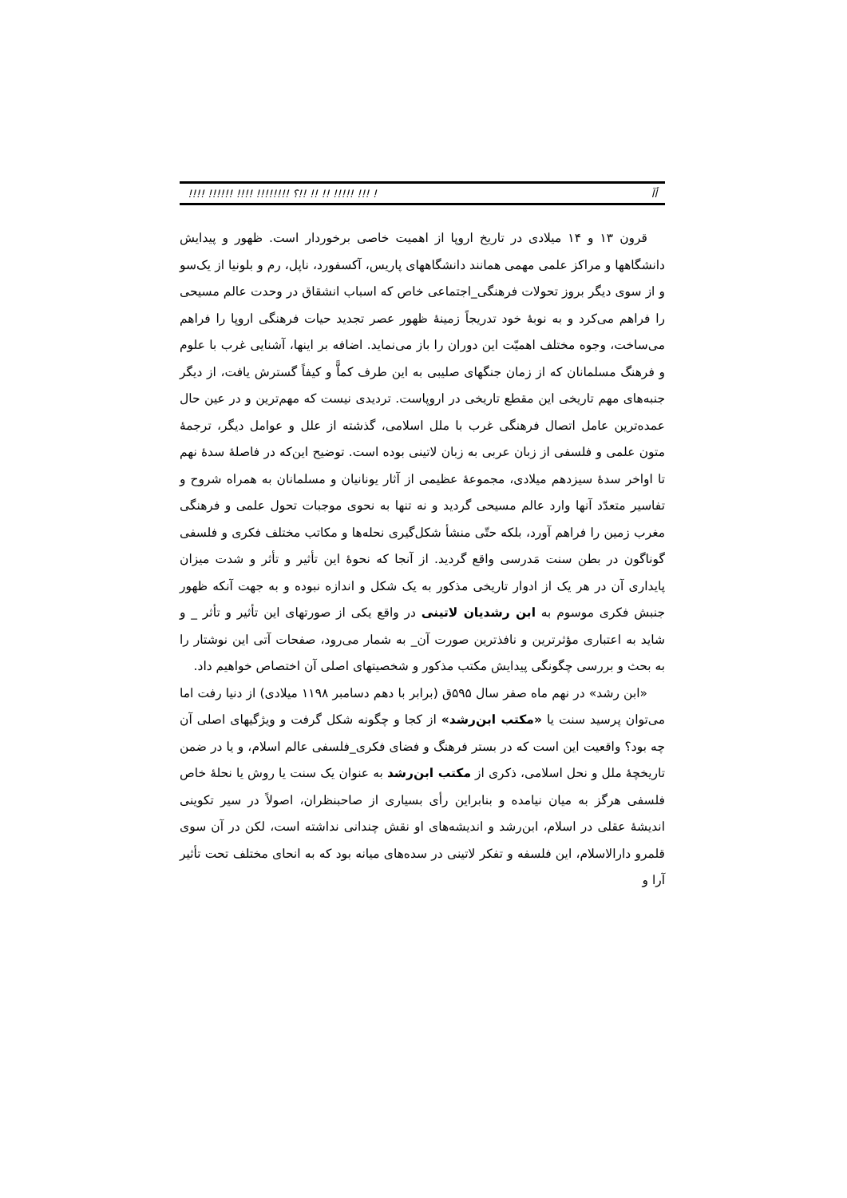!!!! !!!!!! !!!! !!!!!!!! ؟!! !! !! !!!!! !!! ! أآ
قرون ۱۳ و ۱۴ میلادی در تاریخ اروپا از اهمیت خاصی برخوردار است. ظهور و پیدایش دانشگاهها و مراکز علمی مهمی همانند دانشگاههای پاریس، آکسفورد، ناپل، رم و بلونیا از یک‌سو و از سوی دیگر بروز تحولات فرهنگی_اجتماعی خاص که اسباب انشقاق در وحدت عالم مسیحی را فراهم می‌کرد و به نوبهٔ خود تدریجاً زمینهٔ ظهور عصر تجدید حیات فرهنگی اروپا را فراهم می‌ساخت، وجوه مختلف اهمیّت این دوران را باز می‌نماید. اضافه بر اینها، آشنایی غرب با علوم و فرهنگ مسلمانان که از زمان جنگهای صلیبی به این طرف کماًّ و کیفاً گسترش یافت، از دیگر جنبه‌های مهم تاریخی این مقطع تاریخی در اروپاست. تردیدی نیست که مهم‌ترین و در عین حال عمده‌ترین عامل اتصال فرهنگی غرب با ملل اسلامی، گذشته از علل و عوامل دیگر، ترجمهٔ متون علمی و فلسفی از زبان عربی به زبان لاتینی بوده است. توضیح این‌که در فاصلهٔ سدهٔ نهم تا اواخر سدهٔ سیزدهم میلادی، مجموعهٔ عظیمی از آثار یونانیان و مسلمانان به همراه شروح و تفاسیر متعدّد آنها وارد عالم مسیحی گردید و نه تنها به نحوی موجبات تحول علمی و فرهنگی مغرب زمین را فراهم آورد، بلکه حتّی منشأ شکل‌گیری نحله‌ها و مکاتب مختلف فکری و فلسفی گوناگون در بطن سنت مَدرسی واقع گردید. از آنجا که نحوهٔ این تأثیر و تأثر و شدت میزان پایداری آن در هر یک از ادوار تاریخی مذکور به یک شکل و اندازه نبوده و به جهت آنکه ظهور جنبش فکری موسوم به ابن رشدیان لاتینی در واقع یکی از صورتهای این تأثیر و تأثر _ و شاید به اعتباری مؤثرترین و نافذترین صورت آن_ به شمار می‌رود، صفحات آتی این نوشتار را به بحث و بررسی چگونگی پیدایش مکتب مذکور و شخصیتهای اصلی آن اختصاص خواهیم داد.
«ابن رشد» در نهم ماه صفر سال ۵۹۵ق (برابر با دهم دسامبر ۱۱۹۸ میلادی) از دنیا رفت اما می‌توان پرسید سنت یا «مکتب ابن‌رشد» از کجا و چگونه شکل گرفت و ویژگیهای اصلی آن چه بود؟ واقعیت این است که در بستر فرهنگ و فضای فکری_فلسفی عالم اسلام، و یا در ضمن تاریخچهٔ ملل و نحل اسلامی، ذکری از مکتب ابن‌رشد به عنوان یک سنت یا روش یا نحلهٔ خاص فلسفی هرگز به میان نیامده و بنابراین رأی بسیاری از صاحبنظران، اصولاً در سیر تکوینی اندیشهٔ عقلی در اسلام، ابن‌رشد و اندیشه‌های او نقش چندانی نداشته است، لکن در آن سوی قلمرو دارالاسلام، این فلسفه و تفکر لاتینی در سده‌های میانه بود که به انحای مختلف تحت تأثیر آرا و